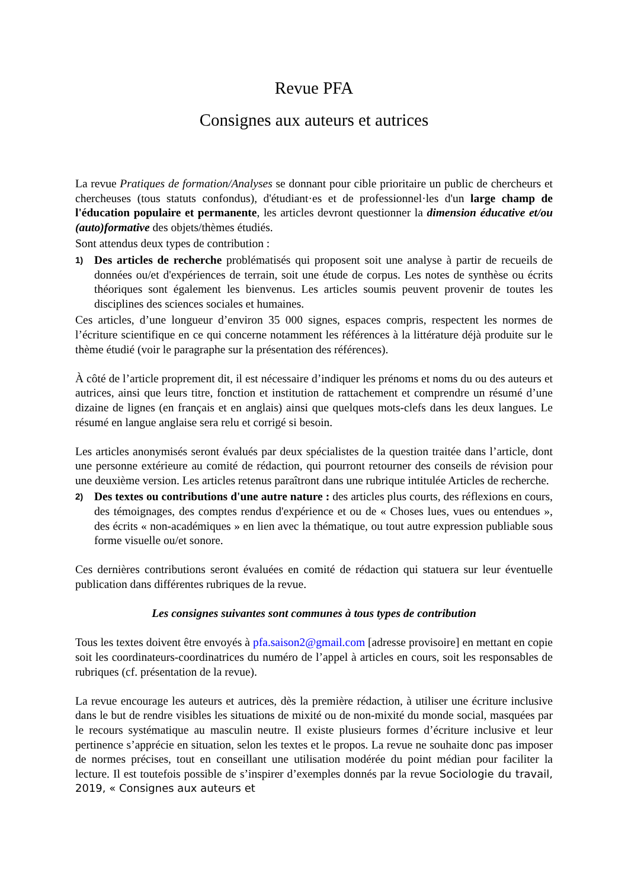Revue PFA
Consignes aux auteurs et autrices
La revue Pratiques de formation/Analyses se donnant pour cible prioritaire un public de chercheurs et chercheuses (tous statuts confondus), d'étudiant·es et de professionnel·les d'un large champ de l'éducation populaire et permanente, les articles devront questionner la dimension éducative et/ou (auto)formative des objets/thèmes étudiés.
Sont attendus deux types de contribution :
1)
Des articles de recherche problématisés qui proposent soit une analyse à partir de recueils de données ou/et d'expériences de terrain, soit une étude de corpus. Les notes de synthèse ou écrits théoriques sont également les bienvenus. Les articles soumis peuvent provenir de toutes les disciplines des sciences sociales et humaines.
Ces articles, d’une longueur d’environ 35 000 signes, espaces compris, respectent les normes de l’écriture scientifique en ce qui concerne notamment les références à la littérature déjà produite sur le thème étudié (voir le paragraphe sur la présentation des références).
À côté de l’article proprement dit, il est nécessaire d’indiquer les prénoms et noms du ou des auteurs et autrices, ainsi que leurs titre, fonction et institution de rattachement et comprendre un résumé d’une dizaine de lignes (en français et en anglais) ainsi que quelques mots-clefs dans les deux langues. Le résumé en langue anglaise sera relu et corrigé si besoin.
Les articles anonymisés seront évalués par deux spécialistes de la question traitée dans l’article, dont une personne extérieure au comité de rédaction, qui pourront retourner des conseils de révision pour une deuxième version. Les articles retenus paraîtront dans une rubrique intitulée Articles de recherche.
2)
Des textes ou contributions d'une autre nature : des articles plus courts, des réflexions en cours, des témoignages, des comptes rendus d'expérience et ou de « Choses lues, vues ou entendues », des écrits « non-académiques » en lien avec la thématique, ou tout autre expression publiable sous forme visuelle ou/et sonore.
Ces dernières contributions seront évaluées en comité de rédaction qui statuera sur leur éventuelle publication dans différentes rubriques de la revue.
Les consignes suivantes sont communes à tous types de contribution
Tous les textes doivent être envoyés à pfa.saison2@gmail.com [adresse provisoire] en mettant en copie soit les coordinateurs-coordinatrices du numéro de l’appel à articles en cours, soit les responsables de rubriques (cf. présentation de la revue).
La revue encourage les auteurs et autrices, dès la première rédaction, à utiliser une écriture inclusive dans le but de rendre visibles les situations de mixité ou de non-mixité du monde social, masquées par le recours systématique au masculin neutre. Il existe plusieurs formes d’écriture inclusive et leur pertinence s’apprécie en situation, selon les textes et le propos. La revue ne souhaite donc pas imposer de normes précises, tout en conseillant une utilisation modérée du point médian pour faciliter la lecture. Il est toutefois possible de s’inspirer d’exemples donnés par la revue Sociologie du travail, 2019, « Consignes aux auteurs et